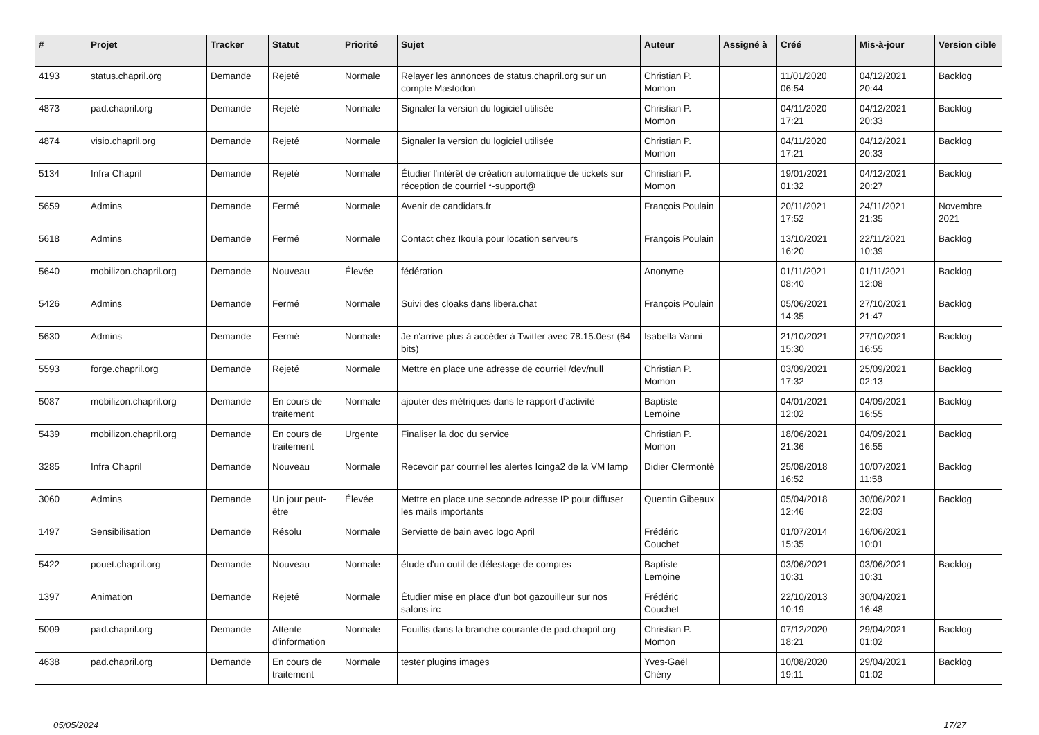| # | Projet | Tracker | Statut | Priorité | Sujet | Auteur | Assigné à | Créé | Mis-à-jour | Version cible |
| --- | --- | --- | --- | --- | --- | --- | --- | --- | --- | --- |
| 4193 | status.chapril.org | Demande | Rejeté | Normale | Relayer les annonces de status.chapril.org sur un compte Mastodon | Christian P. Momon | | 11/01/2020 06:54 | 04/12/2021 20:44 | Backlog |
| 4873 | pad.chapril.org | Demande | Rejeté | Normale | Signaler la version du logiciel utilisée | Christian P. Momon | | 04/11/2020 17:21 | 04/12/2021 20:33 | Backlog |
| 4874 | visio.chapril.org | Demande | Rejeté | Normale | Signaler la version du logiciel utilisée | Christian P. Momon | | 04/11/2020 17:21 | 04/12/2021 20:33 | Backlog |
| 5134 | Infra Chapril | Demande | Rejeté | Normale | Étudier l'intérêt de création automatique de tickets sur réception de courriel *-support@ | Christian P. Momon | | 19/01/2021 01:32 | 04/12/2021 20:27 | Backlog |
| 5659 | Admins | Demande | Fermé | Normale | Avenir de candidats.fr | François Poulain | | 20/11/2021 17:52 | 24/11/2021 21:35 | Novembre 2021 |
| 5618 | Admins | Demande | Fermé | Normale | Contact chez Ikoula pour location serveurs | François Poulain | | 13/10/2021 16:20 | 22/11/2021 10:39 | Backlog |
| 5640 | mobilizon.chapril.org | Demande | Nouveau | Élevée | fédération | Anonyme | | 01/11/2021 08:40 | 01/11/2021 12:08 | Backlog |
| 5426 | Admins | Demande | Fermé | Normale | Suivi des cloaks dans libera.chat | François Poulain | | 05/06/2021 14:35 | 27/10/2021 21:47 | Backlog |
| 5630 | Admins | Demande | Fermé | Normale | Je n'arrive plus à accéder à Twitter avec 78.15.0esr (64 bits) | Isabella Vanni | | 21/10/2021 15:30 | 27/10/2021 16:55 | Backlog |
| 5593 | forge.chapril.org | Demande | Rejeté | Normale | Mettre en place une adresse de courriel /dev/null | Christian P. Momon | | 03/09/2021 17:32 | 25/09/2021 02:13 | Backlog |
| 5087 | mobilizon.chapril.org | Demande | En cours de traitement | Normale | ajouter des métriques dans le rapport d'activité | Baptiste Lemoine | | 04/01/2021 12:02 | 04/09/2021 16:55 | Backlog |
| 5439 | mobilizon.chapril.org | Demande | En cours de traitement | Urgente | Finaliser la doc du service | Christian P. Momon | | 18/06/2021 21:36 | 04/09/2021 16:55 | Backlog |
| 3285 | Infra Chapril | Demande | Nouveau | Normale | Recevoir par courriel les alertes Icinga2 de la VM lamp | Didier Clermonté | | 25/08/2018 16:52 | 10/07/2021 11:58 | Backlog |
| 3060 | Admins | Demande | Un jour peut-être | Élevée | Mettre en place une seconde adresse IP pour diffuser les mails importants | Quentin Gibeaux | | 05/04/2018 12:46 | 30/06/2021 22:03 | Backlog |
| 1497 | Sensibilisation | Demande | Résolu | Normale | Serviette de bain avec logo April | Frédéric Couchet | | 01/07/2014 15:35 | 16/06/2021 10:01 | |
| 5422 | pouet.chapril.org | Demande | Nouveau | Normale | étude d'un outil de délestage de comptes | Baptiste Lemoine | | 03/06/2021 10:31 | 03/06/2021 10:31 | Backlog |
| 1397 | Animation | Demande | Rejeté | Normale | Étudier mise en place d'un bot gazouilleur sur nos salons irc | Frédéric Couchet | | 22/10/2013 10:19 | 30/04/2021 16:48 | |
| 5009 | pad.chapril.org | Demande | Attente d'information | Normale | Fouillis dans la branche courante de pad.chapril.org | Christian P. Momon | | 07/12/2020 18:21 | 29/04/2021 01:02 | Backlog |
| 4638 | pad.chapril.org | Demande | En cours de traitement | Normale | tester plugins images | Yves-Gaël Chény | | 10/08/2020 19:11 | 29/04/2021 01:02 | Backlog |
05/05/2024 17/27